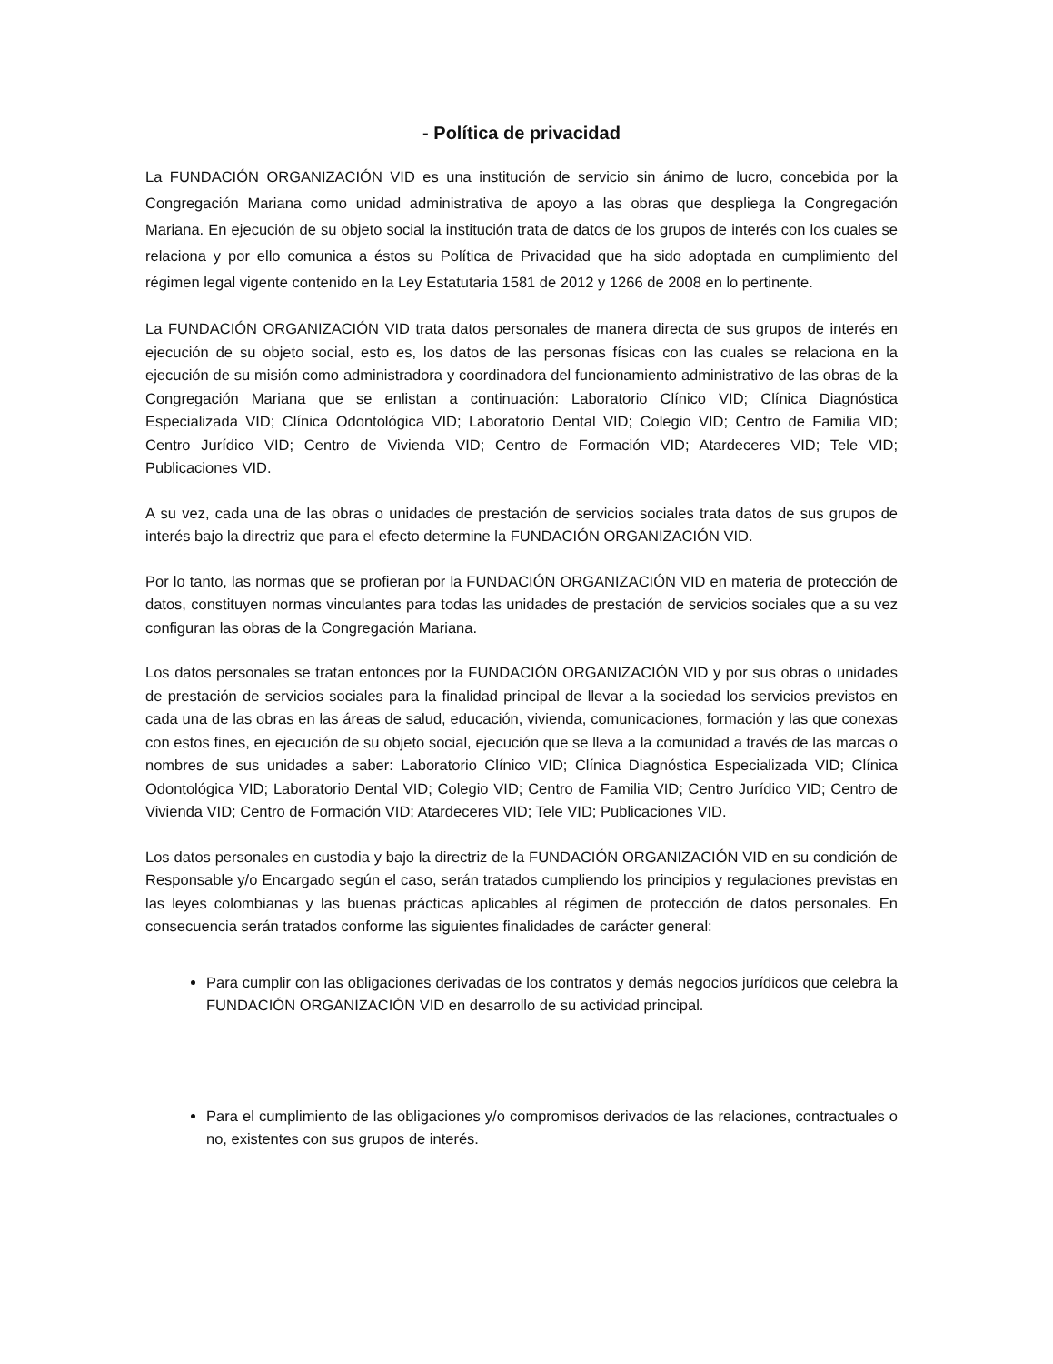- Política de privacidad
La FUNDACIÓN ORGANIZACIÓN VID es una institución de servicio sin ánimo de lucro, concebida por la Congregación Mariana como unidad administrativa de apoyo a las obras que despliega la Congregación Mariana. En ejecución de su objeto social la institución trata de datos de los grupos de interés con los cuales se relaciona y por ello comunica a éstos su Política de Privacidad que ha sido adoptada en cumplimiento del régimen legal vigente contenido en la Ley Estatutaria 1581 de 2012 y 1266 de 2008 en lo pertinente.
La FUNDACIÓN ORGANIZACIÓN VID trata datos personales de manera directa de sus grupos de interés en ejecución de su objeto social, esto es, los datos de las personas físicas con las cuales se relaciona en la ejecución de su misión como administradora y coordinadora del funcionamiento administrativo de las obras de la Congregación Mariana que se enlistan a continuación: Laboratorio Clínico VID; Clínica Diagnóstica Especializada VID; Clínica Odontológica VID; Laboratorio Dental VID; Colegio VID; Centro de Familia VID; Centro Jurídico VID; Centro de Vivienda VID; Centro de Formación VID; Atardeceres VID; Tele VID; Publicaciones VID.
A su vez, cada una de las obras o unidades de prestación de servicios sociales trata datos de sus grupos de interés bajo la directriz que para el efecto determine la FUNDACIÓN ORGANIZACIÓN VID.
Por lo tanto, las normas que se profieran por la FUNDACIÓN ORGANIZACIÓN VID en materia de protección de datos, constituyen normas vinculantes para todas las unidades de prestación de servicios sociales que a su vez configuran las obras de la Congregación Mariana.
Los datos personales se tratan entonces por la FUNDACIÓN ORGANIZACIÓN VID y por sus obras o unidades de prestación de servicios sociales para la finalidad principal de llevar a la sociedad los servicios previstos en cada una de las obras en las áreas de salud, educación, vivienda, comunicaciones, formación y las que conexas con estos fines, en ejecución de su objeto social, ejecución que se lleva a la comunidad a través de las marcas o nombres de sus unidades a saber: Laboratorio Clínico VID; Clínica Diagnóstica Especializada VID; Clínica Odontológica VID; Laboratorio Dental VID; Colegio VID; Centro de Familia VID; Centro Jurídico VID; Centro de Vivienda VID; Centro de Formación VID; Atardeceres VID; Tele VID; Publicaciones VID.
Los datos personales en custodia y bajo la directriz de la FUNDACIÓN ORGANIZACIÓN VID en su condición de Responsable y/o Encargado según el caso, serán tratados cumpliendo los principios y regulaciones previstas en las leyes colombianas y las buenas prácticas aplicables al régimen de protección de datos personales. En consecuencia serán tratados conforme las siguientes finalidades de carácter general:
Para cumplir con las obligaciones derivadas de los contratos y demás negocios jurídicos que celebra la FUNDACIÓN ORGANIZACIÓN VID en desarrollo de su actividad principal.
Para el cumplimiento de las obligaciones y/o compromisos derivados de las relaciones, contractuales o no, existentes con sus grupos de interés.